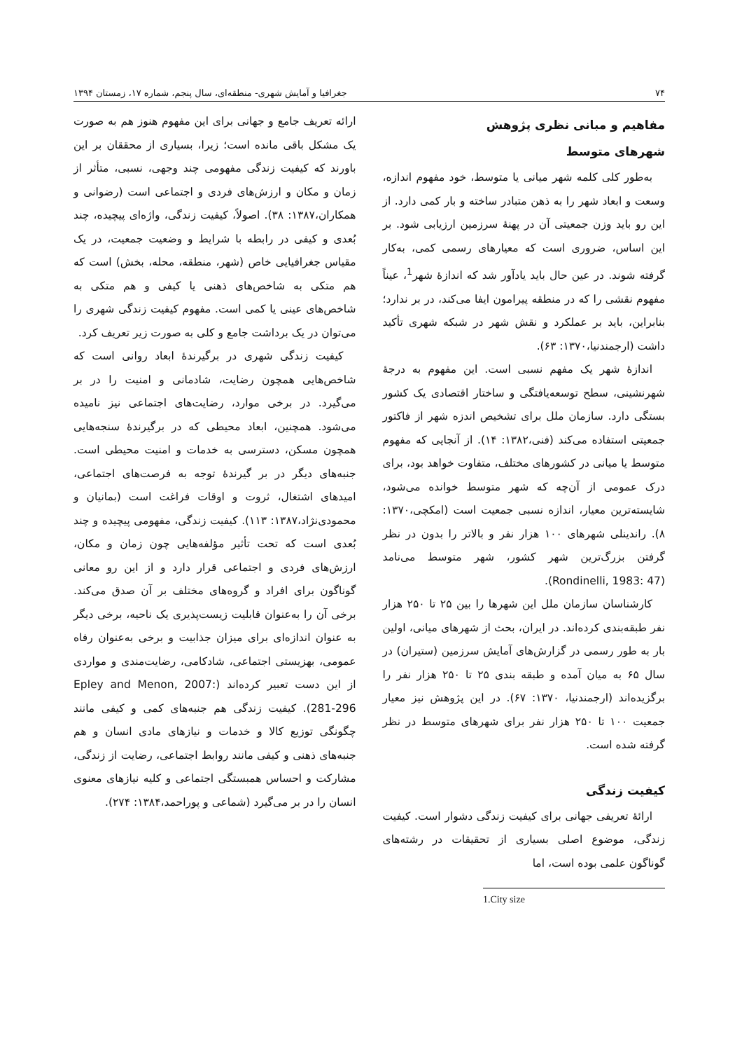۷۴ جغرافیا و آمایش شهری- منطقه‌ای، سال پنجم، شماره ۱۷، زمستان ۱۳۹۴
مفاهیم و مبانی نظری پژوهش
شهرهای متوسط
به‌طور کلی کلمه شهر میانی یا متوسط، خود مفهوم اندازه، وسعت و ابعاد شهر را به ذهن متبادر ساخته و بار کمی دارد. از این رو باید وزن جمعیتی آن در پهنهٔ سرزمین ارزیابی شود. بر این اساس، ضروری است که معیارهای رسمی کمی، به‌کار گرفته شوند. در عین حال باید یادآور شد که اندازهٔ شهر<sup>1</sup>، عیناً مفهوم نقشی را که در منطقه پیرامون ایفا می‌کند، در بر ندارد؛ بنابراین، باید بر عملکرد و نقش شهر در شبکه شهری تأکید داشت (ارجمندنیا،۱۳۷۰: ۶۳).
اندازهٔ شهر یک مفهم نسبی است. این مفهوم به درجهٔ شهرنشینی، سطح توسعه‌یافتگی و ساختار اقتصادی یک کشور بستگی دارد. سازمان ملل برای تشخیص اندزه شهر از فاکتور جمعیتی استفاده می‌کند (فنی،۱۳۸۲: ۱۴). از آنجایی که مفهوم متوسط یا میانی در کشورهای مختلف، متفاوت خواهد بود، برای درک عمومی از آن‌چه که شهر متوسط خوانده می‌شود، شایسته‌ترین معیار، اندازه نسبی جمعیت است (امکچی،۱۳۷۰: ۸). راندینلی شهرهای ۱۰۰ هزار نفر و بالاتر را بدون در نظر گرفتن بزرگ‌ترین شهر کشور، شهر متوسط می‌نامد (Rondinelli, 1983: 47).
کارشناسان سازمان ملل این شهرها را بین ۲۵ تا ۲۵۰ هزار نفر طبقه‌بندی کرده‌اند. در ایران، بحث از شهرهای میانی، اولین بار به طور رسمی در گزارش‌های آمایش سرزمین (ستیران) در سال ۶۵ به میان آمده و طبقه بندی ۲۵ تا ۲۵۰ هزار نفر را برگزیده‌اند (ارجمندنیا، ۱۳۷۰: ۶۷). در این پژوهش نیز معیار جمعیت ۱۰۰ تا ۲۵۰ هزار نفر برای شهرهای متوسط در نظر گرفته شده است.
کیفیت زندگی
ارائهٔ تعریفی جهانی برای کیفیت زندگی دشوار است. کیفیت زندگی، موضوع اصلی بسیاری از تحقیقات در رشته‌های گوناگون علمی بوده است، اما
1.City size
ارائه تعریف جامع و جهانی برای این مفهوم هنوز هم به صورت یک مشکل باقی مانده است؛ زیرا، بسیاری از محققان بر این باورند که کیفیت زندگی مفهومی چند وجهی، نسبی، متأثر از زمان و مکان و ارزش‌های فردی و اجتماعی است (رضوانی و همکاران،۱۳۸۷: ۳۸). اصولاً، کیفیت زندگی، واژه‌ای پیچیده، چند بُعدی و کیفی در رابطه با شرایط و وضعیت جمعیت، در یک مقیاس جغرافیایی خاص (شهر، منطقه، محله، بخش) است که هم متکی به شاخص‌های ذهنی یا کیفی و هم متکی به شاخص‌های عینی یا کمی است. مفهوم کیفیت زندگی شهری را می‌توان در یک برداشت جامع و کلی به صورت زیر تعریف کرد.
کیفیت زندگی شهری در برگیرندهٔ ابعاد روانی است که شاخص‌هایی همچون رضایت، شادمانی و امنیت را در بر می‌گیرد. در برخی موارد، رضایت‌های اجتماعی نیز نامیده می‌شود. همچنین، ابعاد محیطی که در برگیرندهٔ سنجه‌هایی همچون مسکن، دسترسی به خدمات و امنیت محیطی است. جنبه‌های دیگر در بر گیرندهٔ توجه به فرصت‌های اجتماعی، امیدهای اشتغال، ثروت و اوقات فراغت است (بمانیان و محمودی‌نژاد،۱۳۸۷: ۱۱۳). کیفیت زندگی، مفهومی پیچیده و چند بُعدی است که تحت تأثیر مؤلفه‌هایی چون زمان و مکان، ارزش‌های فردی و اجتماعی قرار دارد و از این رو معانی گوناگون برای افراد و گروه‌های مختلف بر آن صدق می‌کند. برخی آن را به‌عنوان قابلیت زیست‌پذیری یک ناحیه، برخی دیگر به عنوان اندازه‌ای برای میزان جذابیت و برخی به‌عنوان رفاه عمومی، بهزیستی اجتماعی، شادکامی، رضایت‌مندی و مواردی از این دست تعبیر کرده‌اند (Epley and Menon, 2007: 281-296). کیفیت زندگی هم جنبه‌های کمی و کیفی مانند چگونگی توزیع کالا و خدمات و نیازهای مادی انسان و هم جنبه‌های ذهنی و کیفی مانند روابط اجتماعی، رضایت از زندگی، مشارکت و احساس همبستگی اجتماعی و کلیه نیازهای معنوی انسان را در بر می‌گیرد (شماعی و پوراحمد،۱۳۸۴: ۲۷۴).